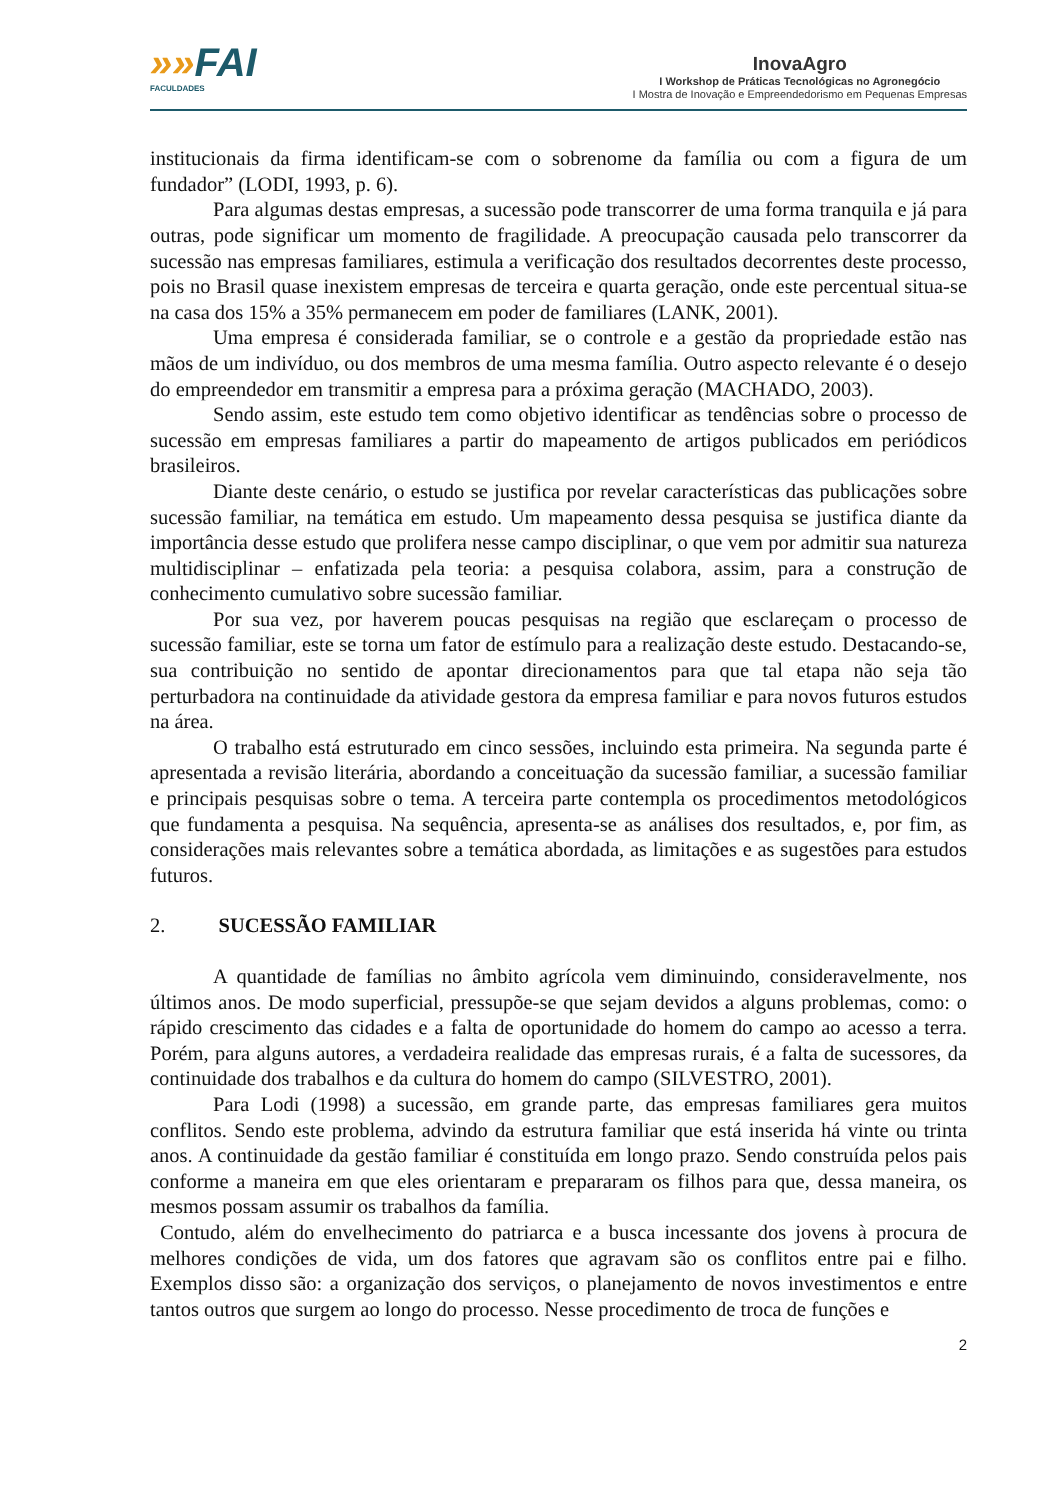»»FAI
FACULDADES
InovaAgro
I Workshop de Práticas Tecnológicas no Agronegócio
I Mostra de Inovação e Empreendedorismo em Pequenas Empresas
institucionais da firma identificam-se com o sobrenome da família ou com a figura de um fundador” (LODI, 1993, p. 6).
Para algumas destas empresas, a sucessão pode transcorrer de uma forma tranquila e já para outras, pode significar um momento de fragilidade. A preocupação causada pelo transcorrer da sucessão nas empresas familiares, estimula a verificação dos resultados decorrentes deste processo, pois no Brasil quase inexistem empresas de terceira e quarta geração, onde este percentual situa-se na casa dos 15% a 35% permanecem em poder de familiares (LANK, 2001).
Uma empresa é considerada familiar, se o controle e a gestão da propriedade estão nas mãos de um indivíduo, ou dos membros de uma mesma família. Outro aspecto relevante é o desejo do empreendedor em transmitir a empresa para a próxima geração (MACHADO, 2003).
Sendo assim, este estudo tem como objetivo identificar as tendências sobre o processo de sucessão em empresas familiares a partir do mapeamento de artigos publicados em periódicos brasileiros.
Diante deste cenário, o estudo se justifica por revelar características das publicações sobre sucessão familiar, na temática em estudo. Um mapeamento dessa pesquisa se justifica diante da importância desse estudo que prolifera nesse campo disciplinar, o que vem por admitir sua natureza multidisciplinar – enfatizada pela teoria: a pesquisa colabora, assim, para a construção de conhecimento cumulativo sobre sucessão familiar.
Por sua vez, por haverem poucas pesquisas na região que esclareçam o processo de sucessão familiar, este se torna um fator de estímulo para a realização deste estudo. Destacando-se, sua contribuição no sentido de apontar direcionamentos para que tal etapa não seja tão perturbadora na continuidade da atividade gestora da empresa familiar e para novos futuros estudos na área.
O trabalho está estruturado em cinco sessões, incluindo esta primeira. Na segunda parte é apresentada a revisão literária, abordando a conceituação da sucessão familiar, a sucessão familiar e principais pesquisas sobre o tema. A terceira parte contempla os procedimentos metodológicos que fundamenta a pesquisa. Na sequência, apresenta-se as análises dos resultados, e, por fim, as considerações mais relevantes sobre a temática abordada, as limitações e as sugestões para estudos futuros.
2. SUCESSÃO FAMILIAR
A quantidade de famílias no âmbito agrícola vem diminuindo, consideravelmente, nos últimos anos. De modo superficial, pressupõe-se que sejam devidos a alguns problemas, como: o rápido crescimento das cidades e a falta de oportunidade do homem do campo ao acesso a terra. Porém, para alguns autores, a verdadeira realidade das empresas rurais, é a falta de sucessores, da continuidade dos trabalhos e da cultura do homem do campo (SILVESTRO, 2001).
Para Lodi (1998) a sucessão, em grande parte, das empresas familiares gera muitos conflitos. Sendo este problema, advindo da estrutura familiar que está inserida há vinte ou trinta anos. A continuidade da gestão familiar é constituída em longo prazo. Sendo construída pelos pais conforme a maneira em que eles orientaram e prepararam os filhos para que, dessa maneira, os mesmos possam assumir os trabalhos da família.
Contudo, além do envelhecimento do patriarca e a busca incessante dos jovens à procura de melhores condições de vida, um dos fatores que agravam são os conflitos entre pai e filho. Exemplos disso são: a organização dos serviços, o planejamento de novos investimentos e entre tantos outros que surgem ao longo do processo. Nesse procedimento de troca de funções e
2